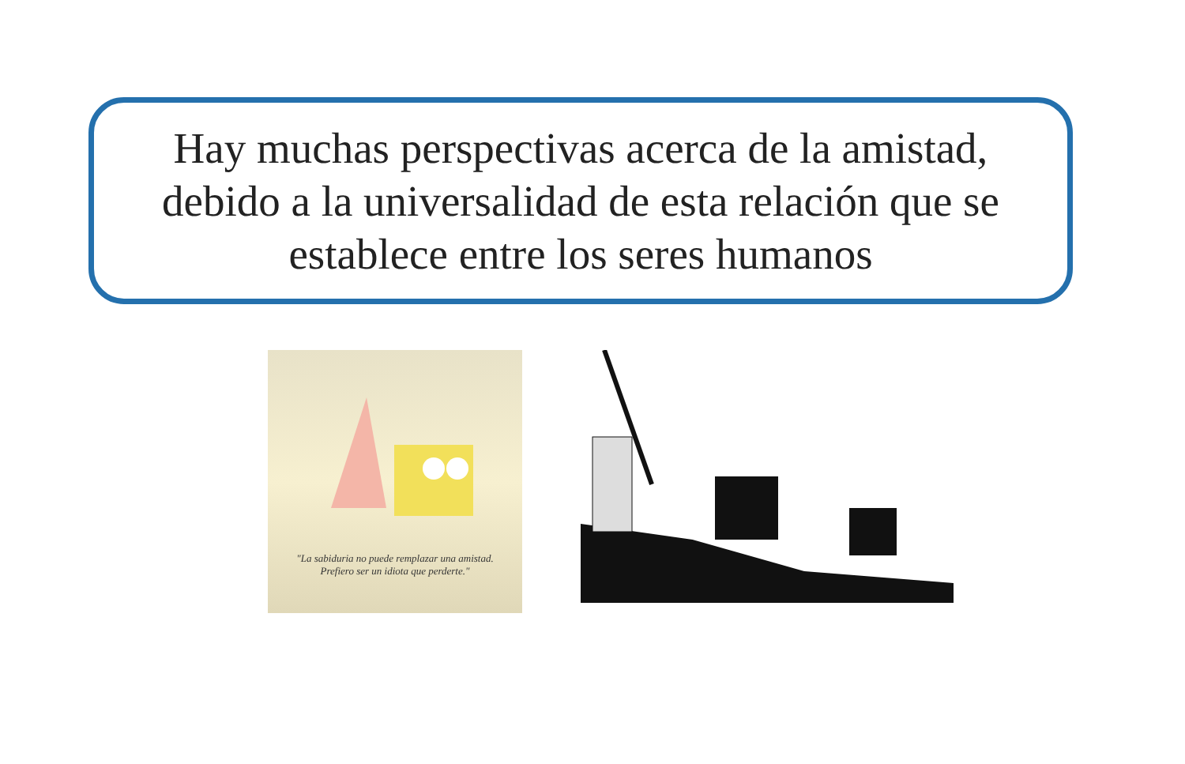Hay muchas perspectivas acerca de la amistad,
debido a la universalidad de esta relación que se
establece entre los seres humanos
"La sabiduria no puede remplazar una amistad.
Prefiero ser un idiota que perderte."